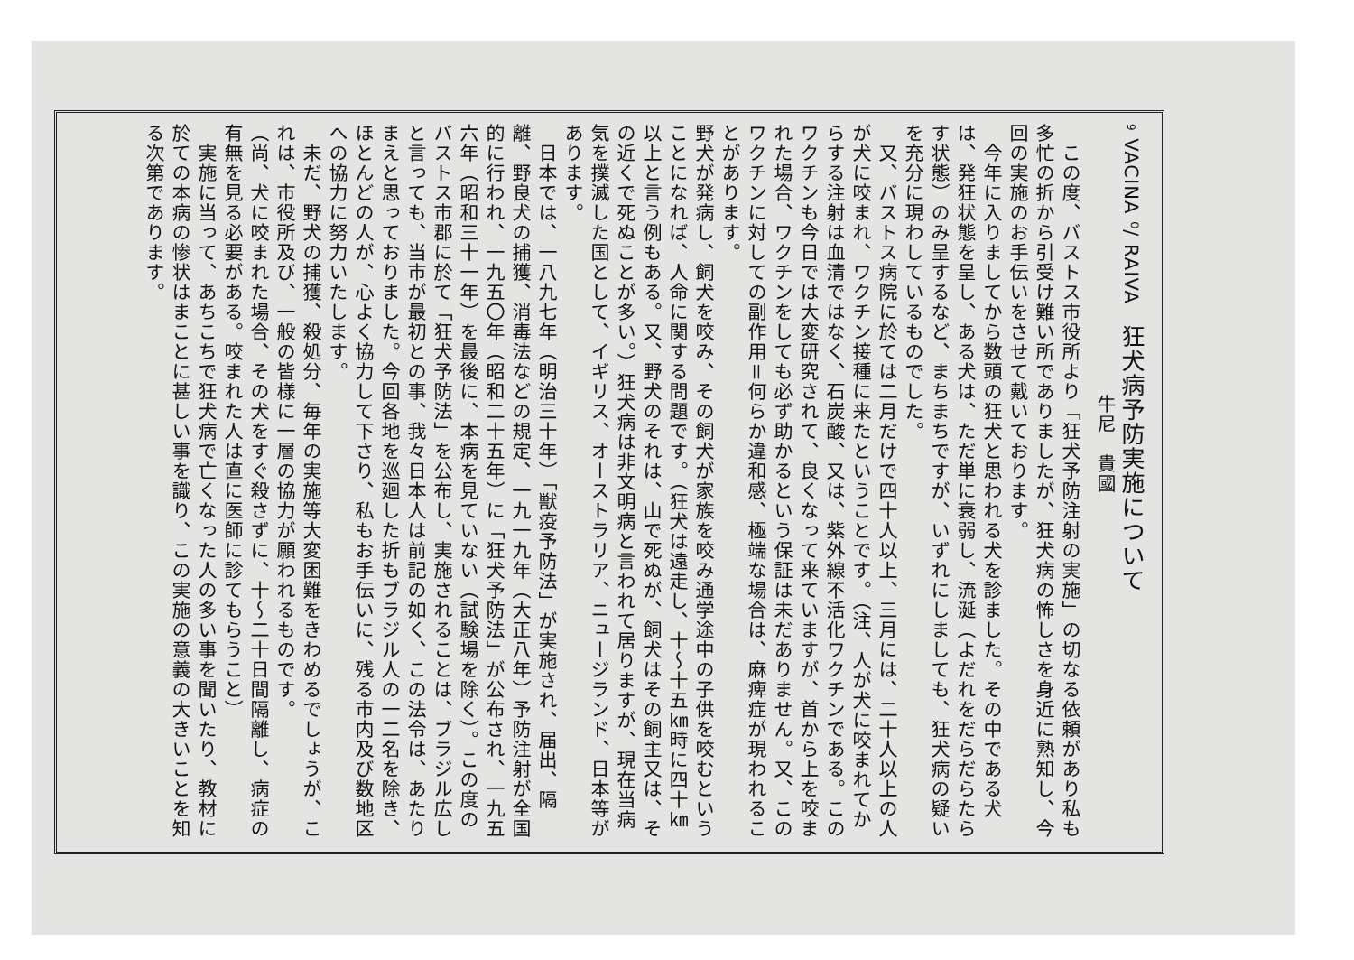9 VACINA ⁰/ RAIVA　狂犬病予防実施について
牛尼　貴國
　この度、バストス市役所より「狂犬予防注射の実施」の切なる依頼があり私も多忙の折から引受け難い所でありましたが、狂犬病の怖しさを身近に熟知し、今回の実施のお手伝いをさせて戴いております。
　今年に入りましてから数頭の狂犬と思われる犬を診ました。その中である犬は、発狂状態を呈し、ある犬は、ただ単に衰弱し、流涎（よだれをだらだらたらす状態）のみ呈するなど、まちまちですが、いずれにしましても、狂犬病の疑いを充分に現わしているものでした。
　又、バストス病院に於ては二月だけで四十人以上、三月には、二十人以上の人が犬に咬まれ、ワクチン接種に来たということです。（注、人が犬に咬まれてからする注射は血清ではなく、石炭酸、又は、紫外線不活化ワクチンである。このワクチンも今日では大変研究されて、良くなって来ていますが、首から上を咬まれた場合、ワクチンをしても必ず助かるという保証は未だありません。又、このワクチンに対しての副作用＝何らか違和感、極端な場合は、麻痺症が現われることがあります。
野犬が発病し、飼犬を咬み、その飼犬が家族を咬み通学途中の子供を咬むということになれば、人命に関する問題です。（狂犬は遠走し、十〜十五㎞時に四十㎞以上と言う例もある。又、野犬のそれは、山で死ぬが、飼犬はその飼主又は、その近くで死ぬことが多い。）狂犬病は非文明病と言われて居りますが、現在当病気を撲滅した国として、イギリス、オーストラリア、ニュージランド、日本等があります。
　日本では、一八九七年（明治三十年）「獣疫予防法」が実施され、届出、隔離、野良犬の捕獲、消毒法などの規定、一九一九年（大正八年）予防注射が全国的に行われ、一九五〇年（昭和二十五年）に「狂犬予防法」が公布され、一九五六年（昭和三十一年）を最後に、本病を見ていない（試験場を除く）。この度のバストス市郡に於て「狂犬予防法」を公布し、実施されることは、ブラジル広しと言っても、当市が最初との事、我々日本人は前記の如く、この法令は、あたりまえと思っておりました。今回各地を巡廻した折もブラジル人の一二名を除き、ほとんどの人が、心よく協力して下さり、私もお手伝いに、残る市内及び数地区への協力に努力いたします。
　未だ、野犬の捕獲、殺処分、毎年の実施等大変困難をきわめるでしょうが、これは、市役所及び、一般の皆様に一層の協力が願われるものです。
（尚、犬に咬まれた場合、その犬をすぐ殺さずに、十〜二十日間隔離し、病症の有無を見る必要がある。咬まれた人は直に医師に診てもらうこと）
　実施に当って、あちこちで狂犬病で亡くなった人の多い事を聞いたり、教材に於ての本病の惨状はまことに甚しい事を識り、この実施の意義の大きいことを知る次第であります。